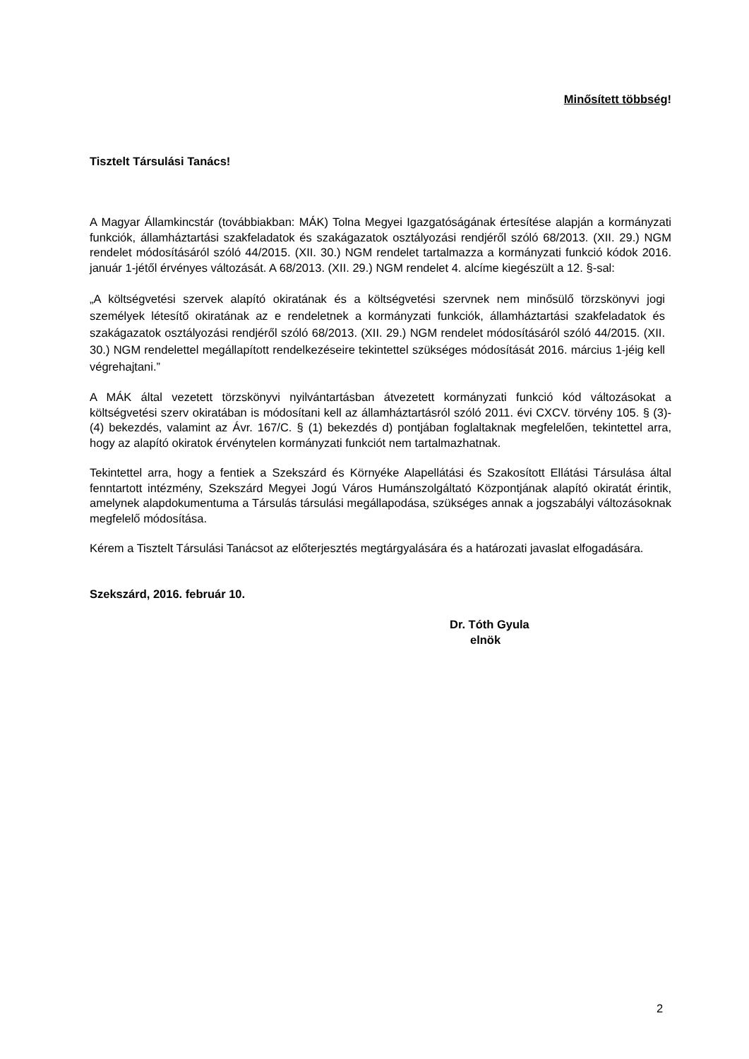Minősített többség!
Tisztelt Társulási Tanács!
A Magyar Államkincstár (továbbiakban: MÁK) Tolna Megyei Igazgatóságának értesítése alapján a kormányzati funkciók, államháztartási szakfeladatok és szakágazatok osztályozási rendjéről szóló 68/2013. (XII. 29.) NGM rendelet módosításáról szóló 44/2015. (XII. 30.) NGM rendelet tartalmazza a kormányzati funkció kódok 2016. január 1-jétől érvényes változását. A 68/2013. (XII. 29.) NGM rendelet 4. alcíme kiegészült a 12. §-sal:
„A költségvetési szervek alapító okiratának és a költségvetési szervnek nem minősülő törzskönyvi jogi személyek létesítő okiratának az e rendeletnek a kormányzati funkciók, államháztartási szakfeladatok és szakágazatok osztályozási rendjéről szóló 68/2013. (XII. 29.) NGM rendelet módosításáról szóló 44/2015. (XII. 30.) NGM rendelettel megállapított rendelkezéseire tekintettel szükséges módosítását 2016. március 1-jéig kell végrehajtani.”
A MÁK által vezetett törzskönyvi nyilvántartásban átvezetett kormányzati funkció kód változásokat a költségvetési szerv okiratában is módosítani kell az államháztartásról szóló 2011. évi CXCV. törvény 105. § (3)-(4) bekezdés, valamint az Ávr. 167/C. § (1) bekezdés d) pontjában foglaltaknak megfelelően, tekintettel arra, hogy az alapító okiratok érvénytelen kormányzati funkciót nem tartalmazhatnak.
Tekintettel arra, hogy a fentiek a Szekszárd és Környéke Alapellátási és Szakosított Ellátási Társulása által fenntartott intézmény, Szekszárd Megyei Jogú Város Humánszolgáltató Központjának alapító okiratát érintik, amelynek alapdokumentuma a Társulás társulási megállapodása, szükséges annak a jogszabályi változásoknak megfelelő módosítása.
Kérem a Tisztelt Társulási Tanácsot az előterjesztés megtárgyalására és a határozati javaslat elfogadására.
Szekszárd, 2016. február 10.
Dr. Tóth Gyula
elnök
2